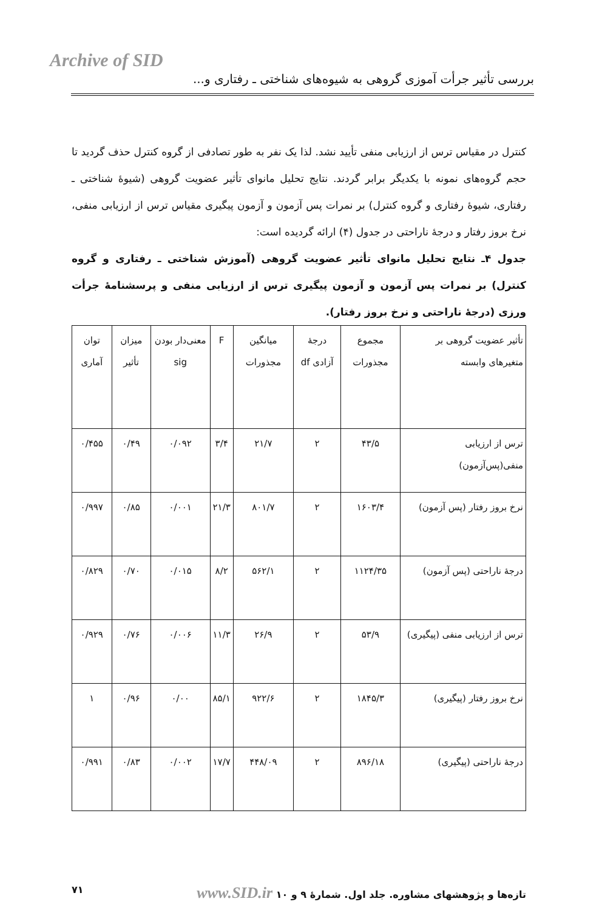Archive of SID
بررسی تأثیر جرأت آموزی گروهی به شیوه‌های شناختی ـ رفتاری و...
کنترل در مقیاس ترس از ارزیابی منفی تأیید نشد. لذا یک نفر به طور تصادفی از گروه کنترل حذف گردید تا حجم گروه‌های نمونه با یکدیگر برابر گردند. نتایج تحلیل مانوای تأثیر عضویت گروهی (شیوهٔ شناختی ـ رفتاری، شیوهٔ رفتاری و گروه کنترل) بر نمرات پس آزمون و آزمون پیگیری مقیاس ترس از ارزیابی منفی، نرخ بروز رفتار و درجهٔ ناراحتی در جدول (۴) ارائه گردیده است:
جدول ۴ـ نتایج تحلیل مانوای تأثیر عضویت گروهی (آموزش شناختی ـ رفتاری و گروه کنترل) بر نمرات پس آزمون و آزمون پیگیری ترس از ارزیابی منفی و پرسشنامهٔ جرأت ورزی (درجهٔ ناراحتی و نرخ بروز رفتار).
| تأثیر عضویت گروهی بر متغیرهای وابسته | مجموع مجذورات | درجهٔ آزادی df | میانگین مجذورات | F | معنی‌دار بودن sig | میزان تأثیر | توان آماری |
| --- | --- | --- | --- | --- | --- | --- | --- |
| ترس از ارزیابی منفی(پس‌آزمون) | ۴۳/۵ | ۲ | ۲۱/۷ | ۳/۴ | ۰/۰۹۲ | ۰/۴۹ | ۰/۴۵۵ |
| نرخ بروز رفتار (پس آزمون) | ۱۶۰۳/۴ | ۲ | ۸۰۱/۷ | ۲۱/۳ | ۰/۰۰۱ | ۰/۸۵ | ۰/۹۹۷ |
| درجهٔ ناراحتی (پس آزمون) | ۱۱۲۴/۳۵ | ۲ | ۵۶۲/۱ | ۸/۲ | ۰/۰۱۵ | ۰/۷۰ | ۰/۸۲۹ |
| ترس از ارزیابی منفی (پیگیری) | ۵۳/۹ | ۲ | ۲۶/۹ | ۱۱/۳ | ۰/۰۰۶ | ۰/۷۶ | ۰/۹۲۹ |
| نرخ بروز رفتار (پیگیری) | ۱۸۴۵/۳ | ۲ | ۹۲۲/۶ | ۸۵/۱ | ۰/۰۰ | ۰/۹۶ | ۱ |
| درجهٔ ناراحتی (پیگیری) | ۸۹۶/۱۸ | ۲ | ۴۴۸/۰۹ | ۱۷/۷ | ۰/۰۰۲ | ۰/۸۳ | ۰/۹۹۱ |
تازه‌ها و پژوهشهای مشاوره. جلد اول. شمارهٔ ۹ و ۱۰ www.SID.ir ۷۱